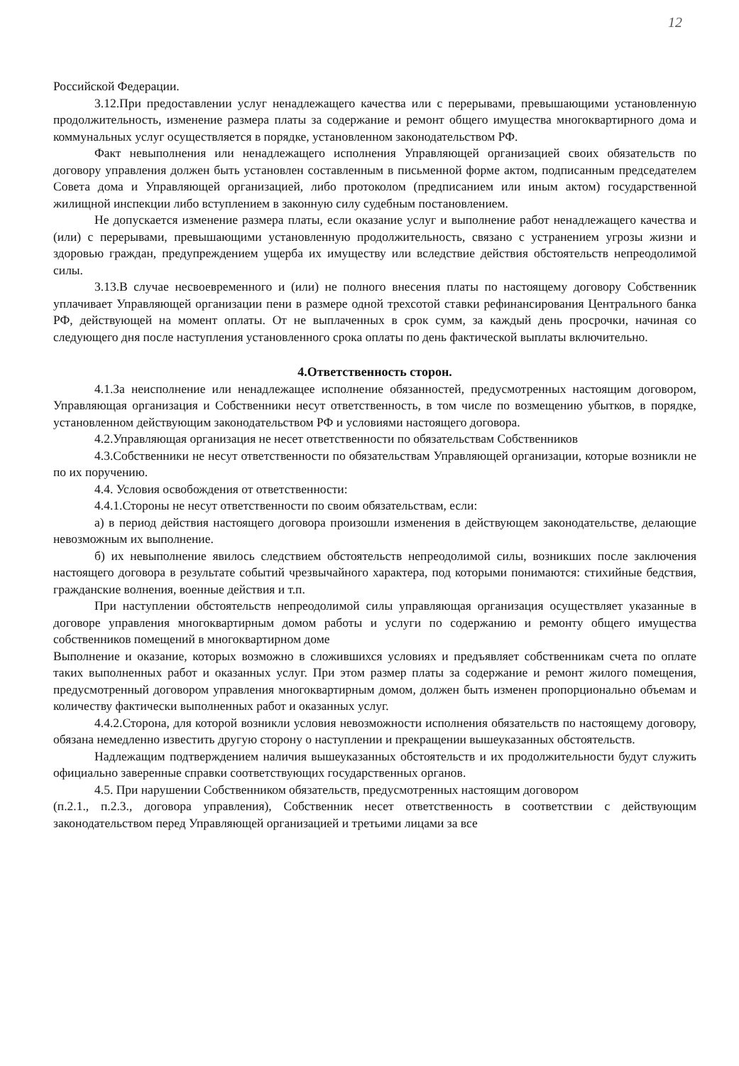12
Российской Федерации.
3.12.При предоставлении услуг ненадлежащего качества или с перерывами, превышающими установленную продолжительность, изменение размера платы за содержание и ремонт общего имущества многоквартирного дома и коммунальных услуг осуществляется в порядке, установленном законодательством РФ.
Факт невыполнения или ненадлежащего исполнения Управляющей организацией своих обязательств по договору управления должен быть установлен составленным в письменной форме актом, подписанным председателем Совета дома и Управляющей организацией, либо протоколом (предписанием или иным актом) государственной жилищной инспекции либо вступлением в законную силу судебным постановлением.
Не допускается изменение размера платы, если оказание услуг и выполнение работ ненадлежащего качества и (или) с перерывами, превышающими установленную продолжительность, связано с устранением угрозы жизни и здоровью граждан, предупреждением ущерба их имуществу или вследствие действия обстоятельств непреодолимой силы.
3.13.В случае несвоевременного и (или) не полного внесения платы по настоящему договору Собственник уплачивает Управляющей организации пени в размере одной трехсотой ставки рефинансирования Центрального банка РФ, действующей на момент оплаты. От не выплаченных в срок сумм, за каждый день просрочки, начиная со следующего дня после наступления установленного срока оплаты по день фактической выплаты включительно.
4.Ответственность сторон.
4.1.За неисполнение или ненадлежащее исполнение обязанностей, предусмотренных настоящим договором, Управляющая организация и Собственники несут ответственность, в том числе по возмещению убытков, в порядке, установленном действующим законодательством РФ и условиями настоящего договора.
4.2.Управляющая организация не несет ответственности по обязательствам Собственников
4.3.Собственники не несут ответственности по обязательствам Управляющей организации, которые возникли не по их поручению.
4.4. Условия освобождения от ответственности:
4.4.1.Стороны не несут ответственности по своим обязательствам, если:
а) в период действия настоящего договора произошли изменения в действующем законодательстве, делающие невозможным их выполнение.
б) их невыполнение явилось следствием обстоятельств непреодолимой силы, возникших после заключения настоящего договора в результате событий чрезвычайного характера, под которыми понимаются: стихийные бедствия, гражданские волнения, военные действия и т.п.
При наступлении обстоятельств непреодолимой силы управляющая организация осуществляет указанные в договоре управления многоквартирным домом работы и услуги по содержанию и ремонту общего имущества собственников помещений в многоквартирном доме
Выполнение и оказание, которых возможно в сложившихся условиях и предъявляет собственникам счета по оплате таких выполненных работ и оказанных услуг. При этом размер платы за содержание и ремонт жилого помещения, предусмотренный договором управления многоквартирным домом, должен быть изменен пропорционально объемам и количеству фактически выполненных работ и оказанных услуг.
4.4.2.Сторона, для которой возникли условия невозможности исполнения обязательств по настоящему договору, обязана немедленно известить другую сторону о наступлении и прекращении вышеуказанных обстоятельств.
Надлежащим подтверждением наличия вышеуказанных обстоятельств и их продолжительности будут служить официально заверенные справки соответствующих государственных органов.
4.5. При нарушении Собственником обязательств, предусмотренных настоящим договором
(п.2.1., п.2.3., договора управления), Собственник несет ответственность в соответствии с действующим законодательством перед Управляющей организацией и третьими лицами за все